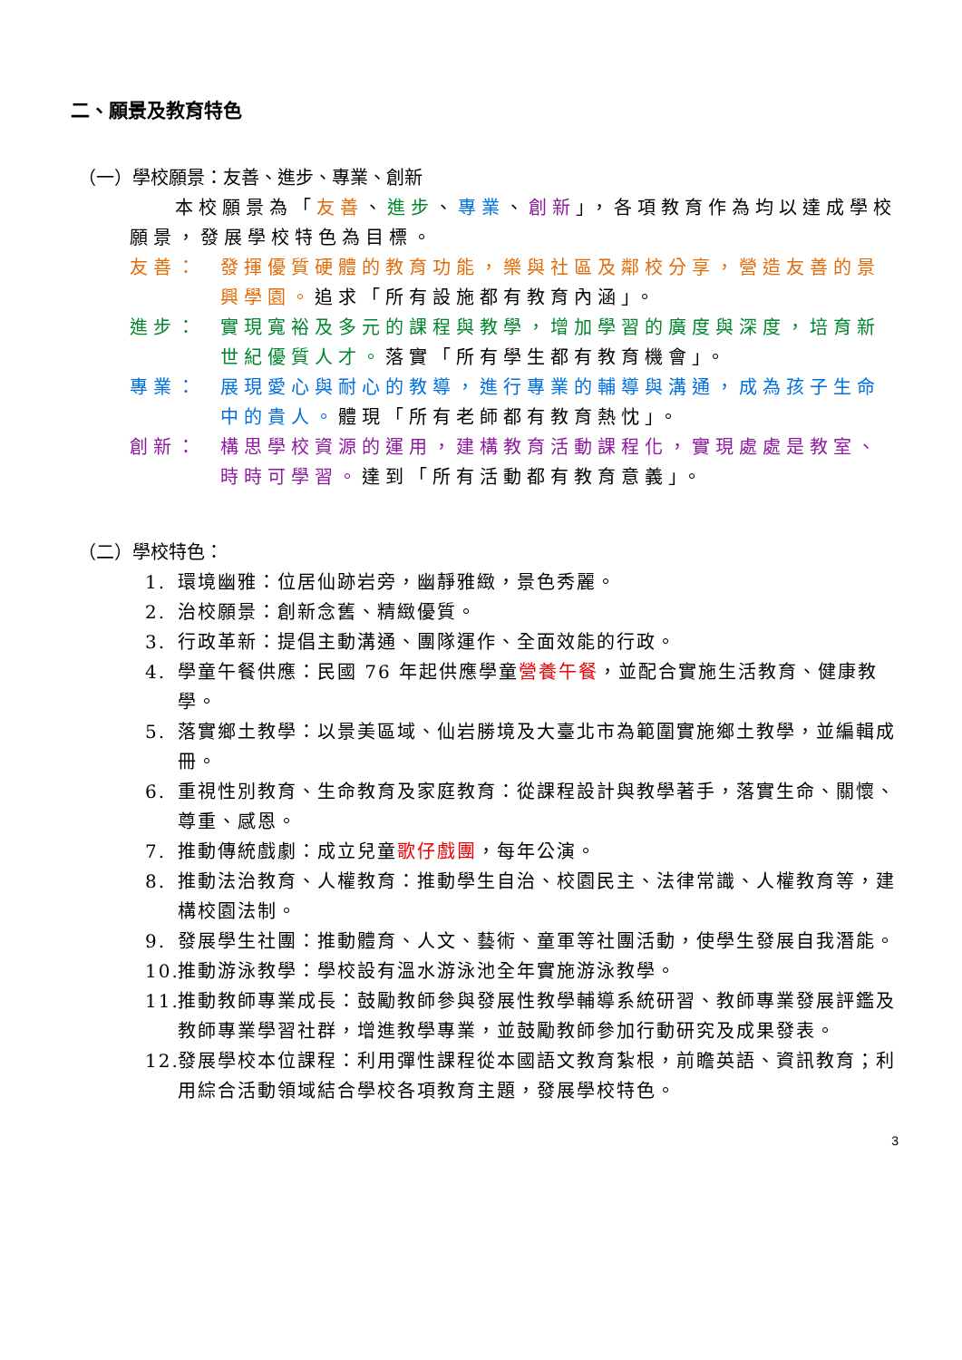二、願景及教育特色
（一）學校願景：友善、進步、專業、創新
本校願景為「友善、進步、專業、創新」，各項教育作為均以達成學校願景，發展學校特色為目標。
友善： 發揮優質硬體的教育功能，樂與社區及鄰校分享，營造友善的景興學園。追求「所有設施都有教育內涵」。
進步： 實現寬裕及多元的課程與教學，增加學習的廣度與深度，培育新世紀優質人才。落實「所有學生都有教育機會」。
專業： 展現愛心與耐心的教導，進行專業的輔導與溝通，成為孩子生命中的貴人。體現「所有老師都有教育熱忱」。
創新： 構思學校資源的運用，建構教育活動課程化，實現處處是教室、時時可學習。達到「所有活動都有教育意義」。
（二）學校特色：
1. 環境幽雅：位居仙跡岩旁，幽靜雅緻，景色秀麗。
2. 治校願景：創新念舊、精緻優質。
3. 行政革新：提倡主動溝通、團隊運作、全面效能的行政。
4. 學童午餐供應：民國 76 年起供應學童營養午餐，並配合實施生活教育、健康教學。
5. 落實鄉土教學：以景美區域、仙岩勝境及大臺北市為範圍實施鄉土教學，並編輯成冊。
6. 重視性別教育、生命教育及家庭教育：從課程設計與教學著手，落實生命、關懷、尊重、感恩。
7. 推動傳統戲劇：成立兒童歌仔戲團，每年公演。
8. 推動法治教育、人權教育：推動學生自治、校園民主、法律常識、人權教育等，建構校園法制。
9. 發展學生社團：推動體育、人文、藝術、童軍等社團活動，使學生發展自我潛能。
10. 推動游泳教學：學校設有溫水游泳池全年實施游泳教學。
11. 推動教師專業成長：鼓勵教師參與發展性教學輔導系統研習、教師專業發展評鑑及教師專業學習社群，增進教學專業，並鼓勵教師參加行動研究及成果發表。
12. 發展學校本位課程：利用彈性課程從本國語文教育紮根，前瞻英語、資訊教育；利用綜合活動領域結合學校各項教育主題，發展學校特色。
3